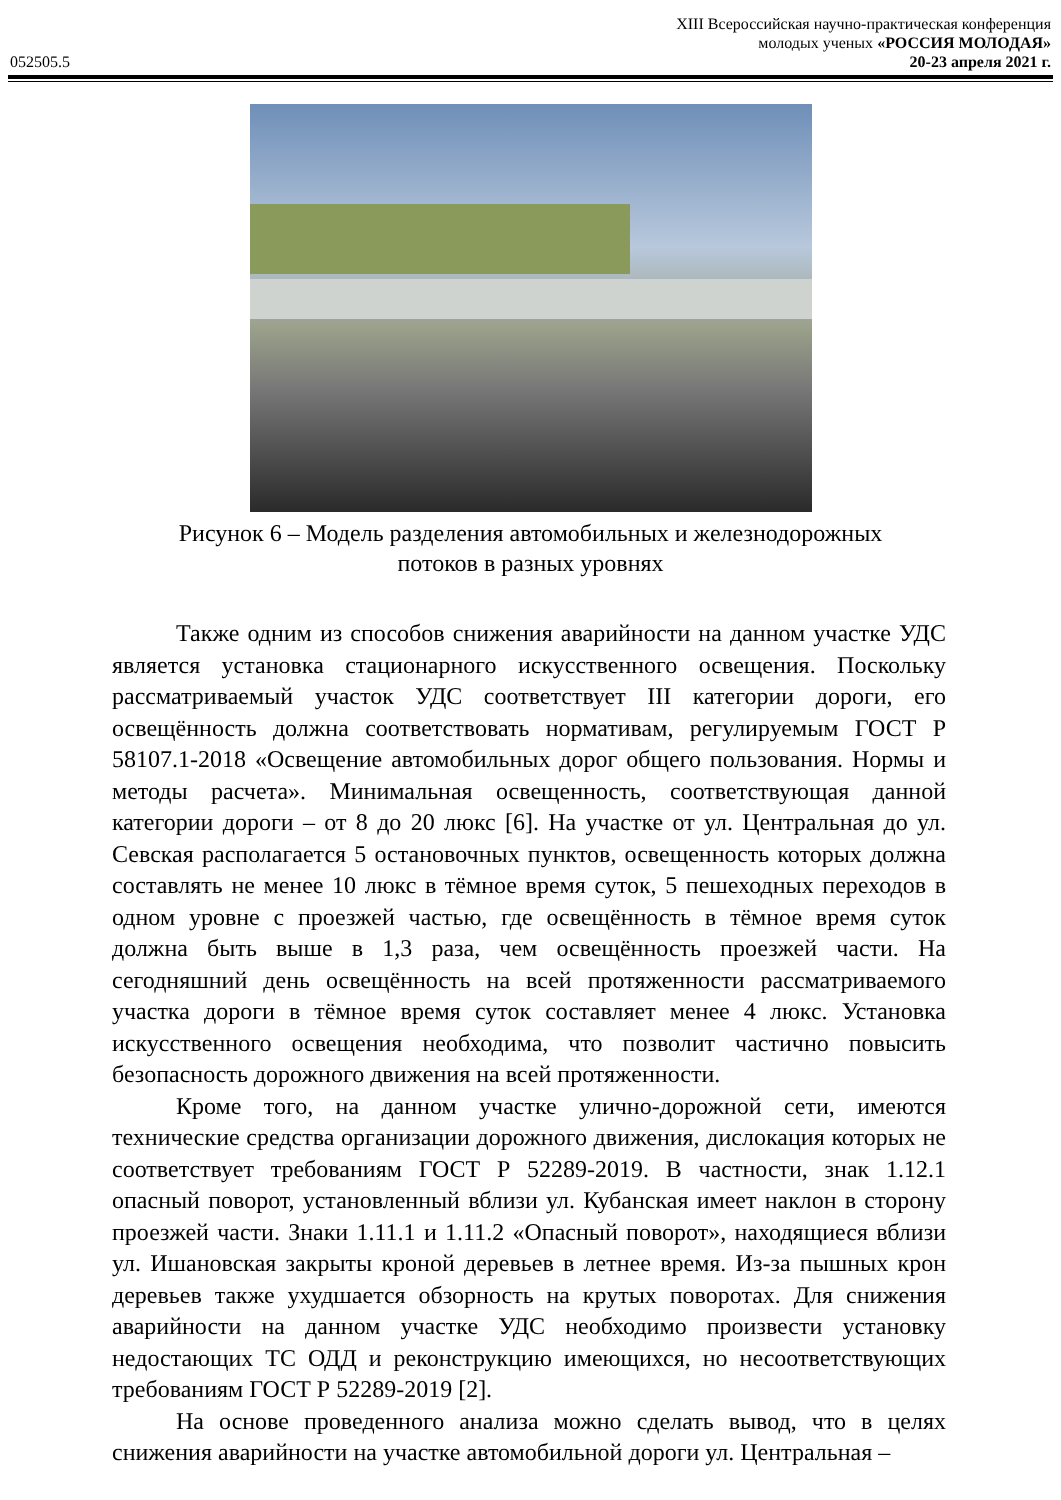XIII Всероссийская научно-практическая конференция
молодых ученых «РОССИЯ МОЛОДАЯ»
052505.5 20-23 апреля 2021 г.
Рисунок 6 – Модель разделения автомобильных и железнодорожных
потоков в разных уровнях
Также одним из способов снижения аварийности на данном участке УДС является установка стационарного искусственного освещения. Поскольку рассматриваемый участок УДС соответствует III категории дороги, его освещённость должна соответствовать нормативам, регулируемым ГОСТ Р 58107.1-2018 «Освещение автомобильных дорог общего пользования. Нормы и методы расчета». Минимальная освещенность, соответствующая данной категории дороги – от 8 до 20 люкс [6]. На участке от ул. Центральная до ул. Севская располагается 5 остановочных пунктов, освещенность которых должна составлять не менее 10 люкс в тёмное время суток, 5 пешеходных переходов в одном уровне с проезжей частью, где освещённость в тёмное время суток должна быть выше в 1,3 раза, чем освещённость проезжей части. На сегодняшний день освещённость на всей протяженности рассматриваемого участка дороги в тёмное время суток составляет менее 4 люкс. Установка искусственного освещения необходима, что позволит частично повысить безопасность дорожного движения на всей протяженности.
Кроме того, на данном участке улично-дорожной сети, имеются технические средства организации дорожного движения, дислокация которых не соответствует требованиям ГОСТ Р 52289-2019. В частности, знак 1.12.1 опасный поворот, установленный вблизи ул. Кубанская имеет наклон в сторону проезжей части. Знаки 1.11.1 и 1.11.2 «Опасный поворот», находящиеся вблизи ул. Ишановская закрыты кроной деревьев в летнее время. Из-за пышных крон деревьев также ухудшается обзорность на крутых поворотах. Для снижения аварийности на данном участке УДС необходимо произвести установку недостающих ТС ОДД и реконструкцию имеющихся, но несоответствующих требованиям ГОСТ Р 52289-2019 [2].
На основе проведенного анализа можно сделать вывод, что в целях снижения аварийности на участке автомобильной дороги ул. Центральная –